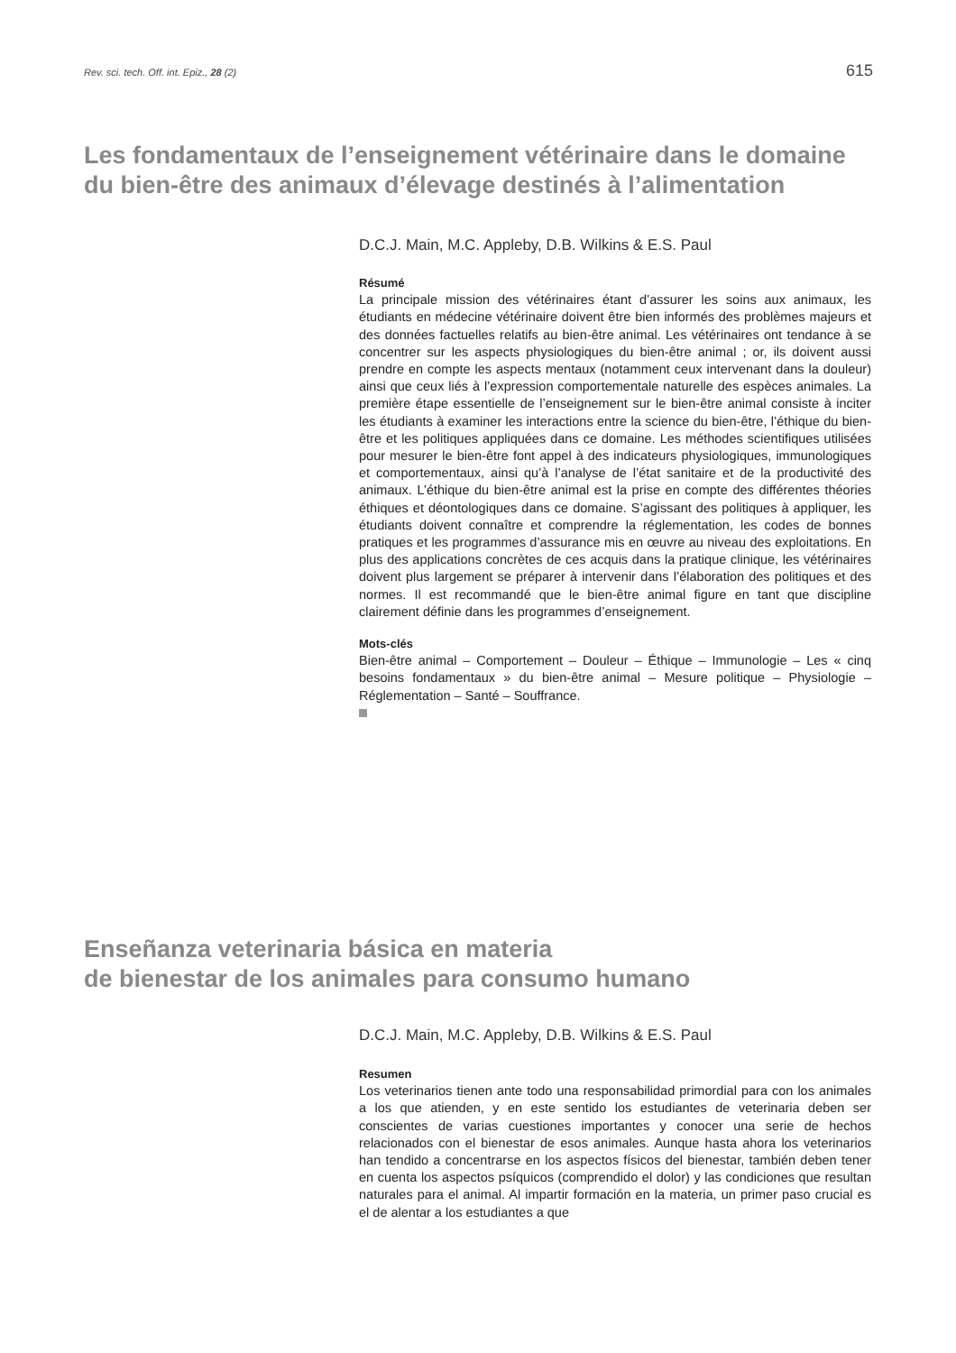Rev. sci. tech. Off. int. Epiz., 28 (2) 615
Les fondamentaux de l’enseignement vétérinaire dans le domaine du bien-être des animaux d’élevage destinés à l’alimentation
D.C.J. Main, M.C. Appleby, D.B. Wilkins & E.S. Paul
Résumé
La principale mission des vétérinaires étant d’assurer les soins aux animaux, les étudiants en médecine vétérinaire doivent être bien informés des problèmes majeurs et des données factuelles relatifs au bien-être animal. Les vétérinaires ont tendance à se concentrer sur les aspects physiologiques du bien-être animal ; or, ils doivent aussi prendre en compte les aspects mentaux (notamment ceux intervenant dans la douleur) ainsi que ceux liés à l’expression comportementale naturelle des espèces animales. La première étape essentielle de l’enseignement sur le bien-être animal consiste à inciter les étudiants à examiner les interactions entre la science du bien-être, l’éthique du bien-être et les politiques appliquées dans ce domaine. Les méthodes scientifiques utilisées pour mesurer le bien-être font appel à des indicateurs physiologiques, immunologiques et comportementaux, ainsi qu’à l’analyse de l’état sanitaire et de la productivité des animaux. L’éthique du bien-être animal est la prise en compte des différentes théories éthiques et déontologiques dans ce domaine. S’agissant des politiques à appliquer, les étudiants doivent connaître et comprendre la réglementation, les codes de bonnes pratiques et les programmes d’assurance mis en œuvre au niveau des exploitations. En plus des applications concrètes de ces acquis dans la pratique clinique, les vétérinaires doivent plus largement se préparer à intervenir dans l’élaboration des politiques et des normes. Il est recommandé que le bien-être animal figure en tant que discipline clairement définie dans les programmes d’enseignement.
Mots-clés
Bien-être animal – Comportement – Douleur – Éthique – Immunologie – Les « cinq besoins fondamentaux » du bien-être animal – Mesure politique – Physiologie – Réglementation – Santé – Souffrance.
Enseñanza veterinaria básica en materia
de bienestar de los animales para consumo humano
D.C.J. Main, M.C. Appleby, D.B. Wilkins & E.S. Paul
Resumen
Los veterinarios tienen ante todo una responsabilidad primordial para con los animales a los que atienden, y en este sentido los estudiantes de veterinaria deben ser conscientes de varias cuestiones importantes y conocer una serie de hechos relacionados con el bienestar de esos animales. Aunque hasta ahora los veterinarios han tendido a concentrarse en los aspectos físicos del bienestar, también deben tener en cuenta los aspectos psíquicos (comprendido el dolor) y las condiciones que resultan naturales para el animal. Al impartir formación en la materia, un primer paso crucial es el de alentar a los estudiantes a que